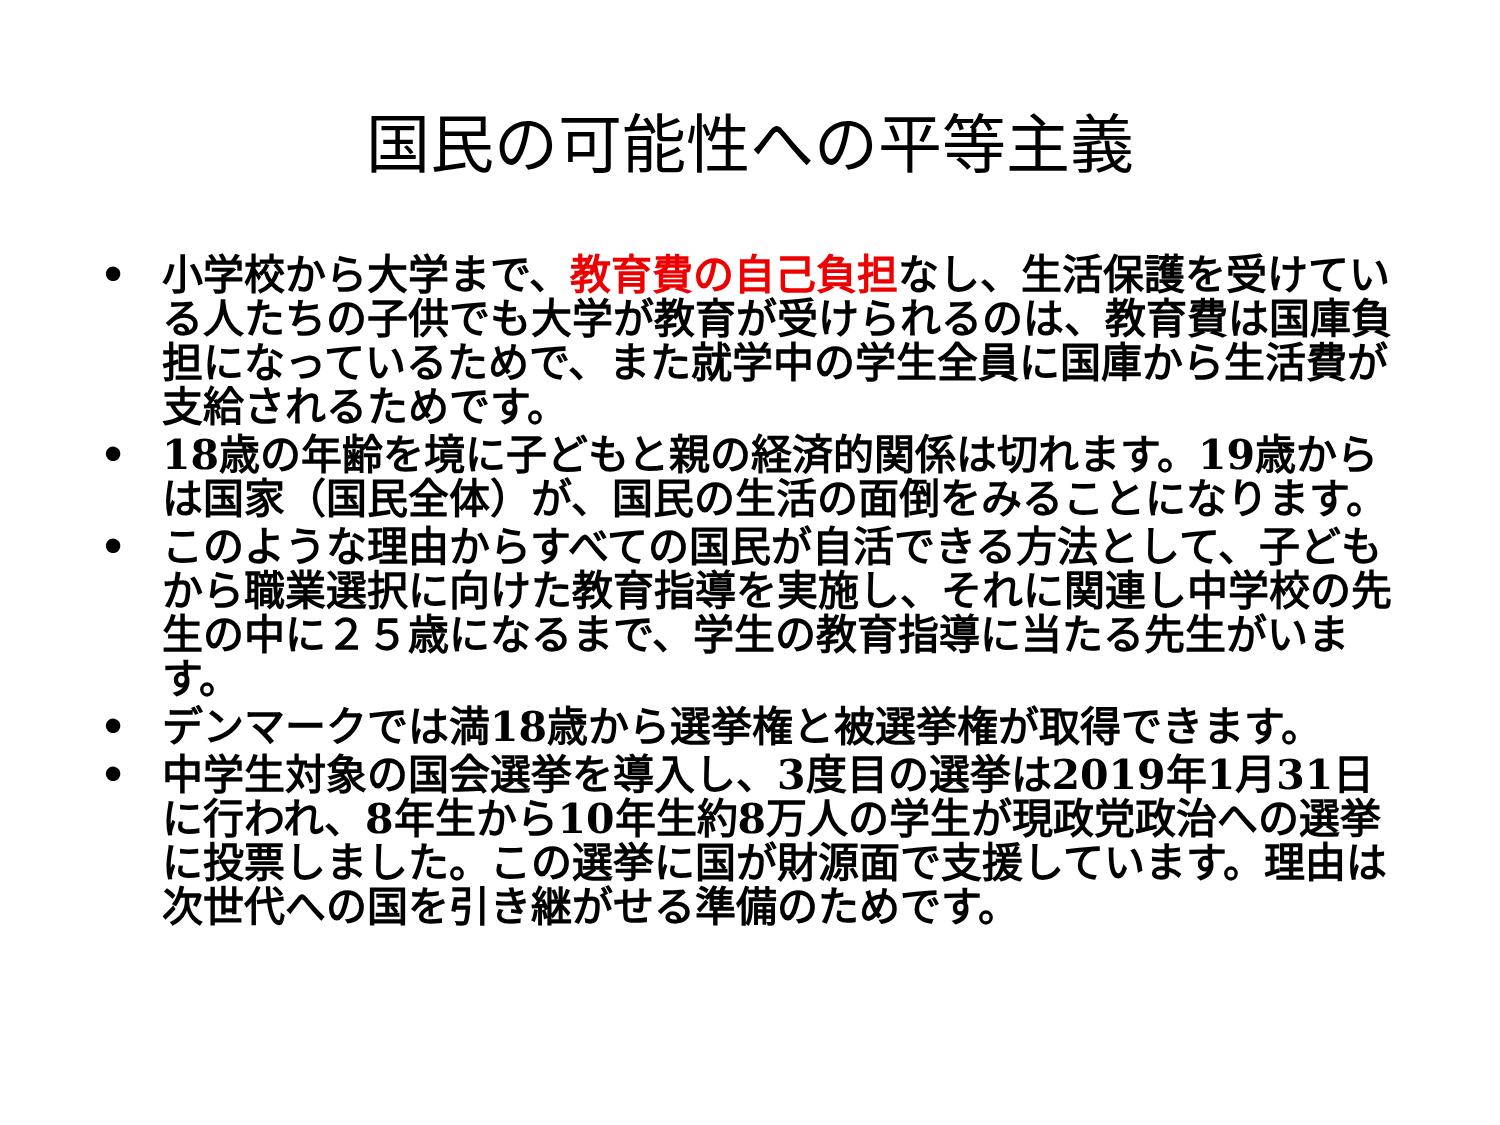国民の可能性への平等主義
• 小学校から大学まで、教育費の自己負担なし、生活保護を受けている人たちの子供でも大学が教育が受けられるのは、教育費は国庫負担になっているためで、また就学中の学生全員に国庫から生活費が支給されるためです。
• 18歳の年齢を境に子どもと親の経済的関係は切れます。19歳からは国家（国民全体）が、国民の生活の面倒をみることになります。
• このような理由からすべての国民が自活できる方法として、子どもから職業選択に向けた教育指導を実施し、それに関連し中学校の先生の中に２５歳になるまで、学生の教育指導に当たる先生がいます。
• デンマークでは満18歳から選挙権と被選挙権が取得できます。
• 中学生対象の国会選挙を導入し、3度目の選挙は2019年1月31日に行われ、8年生から10年生約8万人の学生が現政党政治への選挙に投票しました。この選挙に国が財源面で支援しています。理由は次世代への国を引き継がせる準備のためです。